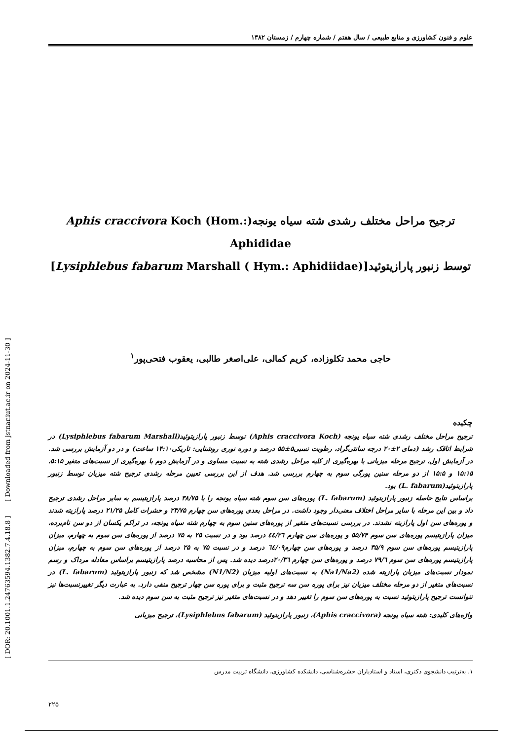[ DOR: 20.1001.1.24763594.1382.7.4.18.8 ] [ Downloaded from jstnar.iut.ac.ir on 2024-11-30 ]
علوم و فنون کشاورزی و منابع طبیعی / سال هفتم / شماره چهارم / زمستان ۱۳۸۲
ترجیح مراحل مختلف رشدی شته سیاه یونجه(Aphis craccivora Koch (Hom.: Aphididae
توسط زنبور پارازیتوئید[(Lysiphlebus fabarum Marshall ( Hym.: Aphidiidae]
حاجی محمد تکلوزاده، کریم کمالی، علی‌اصغر طالبی، یعقوب فتحی‌پور<sup>۱</sup>
چکیده
ترجیح مراحل مختلف رشدی شته سیاه یونجه (Aphis craccivora Koch) توسط زنبور پارازیتوئید(Lysiphlebus fabarum Marshall) در شرایط اتاقک رشد (دمای ۲±۲۰ درجه سانتی‌گراد، رطوبت نسبی۵±۵۵ درصد و دوره نوری روشنایی: تاریکی۱۴:۱۰ ساعت) و در دو آزمایش بررسی شد. در آزمایش اول، ترجیح مرحله میزبانی با بهره‌گیری از کلیه مراحل رشدی شته به نسبت مساوی و در آزمایش دوم با بهره‌گیری از نسبت‌های متغیر ۵:۱۵، ۱۵:۱۵ و ۱۵:۵ از دو مرحله سنین پورگی سوم به چهارم بررسی شد. هدف از این بررسی تعیین مرحله رشدی ترجیح شته میزبان توسط زنبور پارازیتوئید(L. fabarum) بود.
براساس نتایج حاصله زنبور پارازیتوئید (L. fabarum) پوره‌های سن سوم شته سیاه یونجه را با ۳۸/۷۵ درصد پارازیتیسم به سایر مراحل رشدی ترجیح داد و بین این مرحله با سایر مراحل اختلاف معنی‌دار وجود داشت. در مراحل بعدی پوره‌های سن چهارم ۲۳/۷۵ و حشرات کامل ۲۱/۲۵ درصد پارازیته شدند و پوره‌های سن اول پارازیته نشدند. در بررسی نسبت‌های متغیر از پوره‌های سنین سوم به چهارم شته سیاه یونجه، در تراکم یکسان از دو سن نام‌برده، میزان پارازیتیسم پوره‌های سن سوم ۵۵/۷۴ و پوره‌های سن چهارم ٤٤/٢٦ درصد بود و در نسبت ۲۵ به ۷۵ درصد از پوره‌های سن سوم به چهارم، میزان پارازیتیسم پوره‌های سن سوم ۳۵/۹ درصد و پوره‌های سن چهارم٦٤/۰۹ درصد و در نسبت ۷۵ به ۲۵ درصد از پوره‌های سن سوم به چهارم، میزان پارازیتیسم پوره‌های سن سوم ۷۹/٦ درصد و پوره‌های سن چهارم ۲۰/۳٦درصد دیده شد. پس از محاسبه درصد پارازیتیسم براساس معادله مرداک و رسم نمودار نسبت‌های میزبان پارازیته شده (Na1/Na2) به نسبت‌های اولیه میزبان (N1/N2) مشخص شد که زنبور پارازیتوئید (L. fabarum) در نسبت‌های متغیر از دو مرحله مختلف میزبان نیز برای پوره سن سه ترجیح مثبت و برای پوره سن چهار ترجیح منفی دارد. به عبارت دیگر تغییرنسبت‌ها نیز نتوانست ترجیح پارازیتوئید نسبت به پوره‌های سن سوم را تغییر دهد و در نسبت‌های متغیر نیز ترجیح مثبت به سن سوم دیده شد.
واژه‌های کلیدی: شته سیاه یونجه (Aphis craccivora)، زنبور پارازیتوئید (Lysiphlebus fabarum)، ترجیح میزبانی
۱. به‌ترتیب دانشجوی دکتری، استاد و استادیاران حشره‌شناسی، دانشکده کشاورزی، دانشگاه تربیت مدرس
۲۲۵